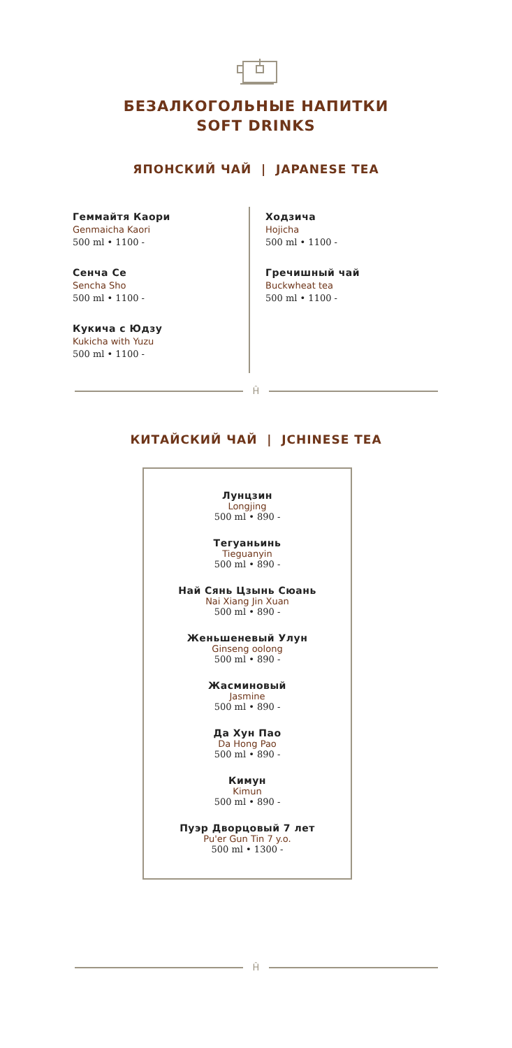БЕЗАЛКОГОЛЬНЫЕ НАПИТКИ
SOFT DRINKS
ЯПОНСКИЙ ЧАЙ | JAPANESE TEA
Геммайтя Каори
Genmaicha Kaori
500 ml • 1100 -
Сенча Се
Sencha Sho
500 ml • 1100 -
Кукича с Юдзу
Kukicha with Yuzu
500 ml • 1100 -
Ходзича
Hojicha
500 ml • 1100 -
Гречишный чай
Buckwheat tea
500 ml • 1100 -
Ĥ
КИТАЙСКИЙ ЧАЙ | JCHINESE TEA
Лунцзин
Longjing
500 ml • 890 -
Тегуаньинь
Tieguanyin
500 ml • 890 -
Най Сянь Цзынь Сюань
Nai Xiang Jin Xuan
500 ml • 890 -
Женьшеневый Улун
Ginseng oolong
500 ml • 890 -
Жасминовый
Jasmine
500 ml • 890 -
Да Хун Пао
Da Hong Pao
500 ml • 890 -
Кимун
Kimun
500 ml • 890 -
Пуэр Дворцовый 7 лет
Pu'er Gun Tin 7 y.o.
500 ml • 1300 -
Ĥ